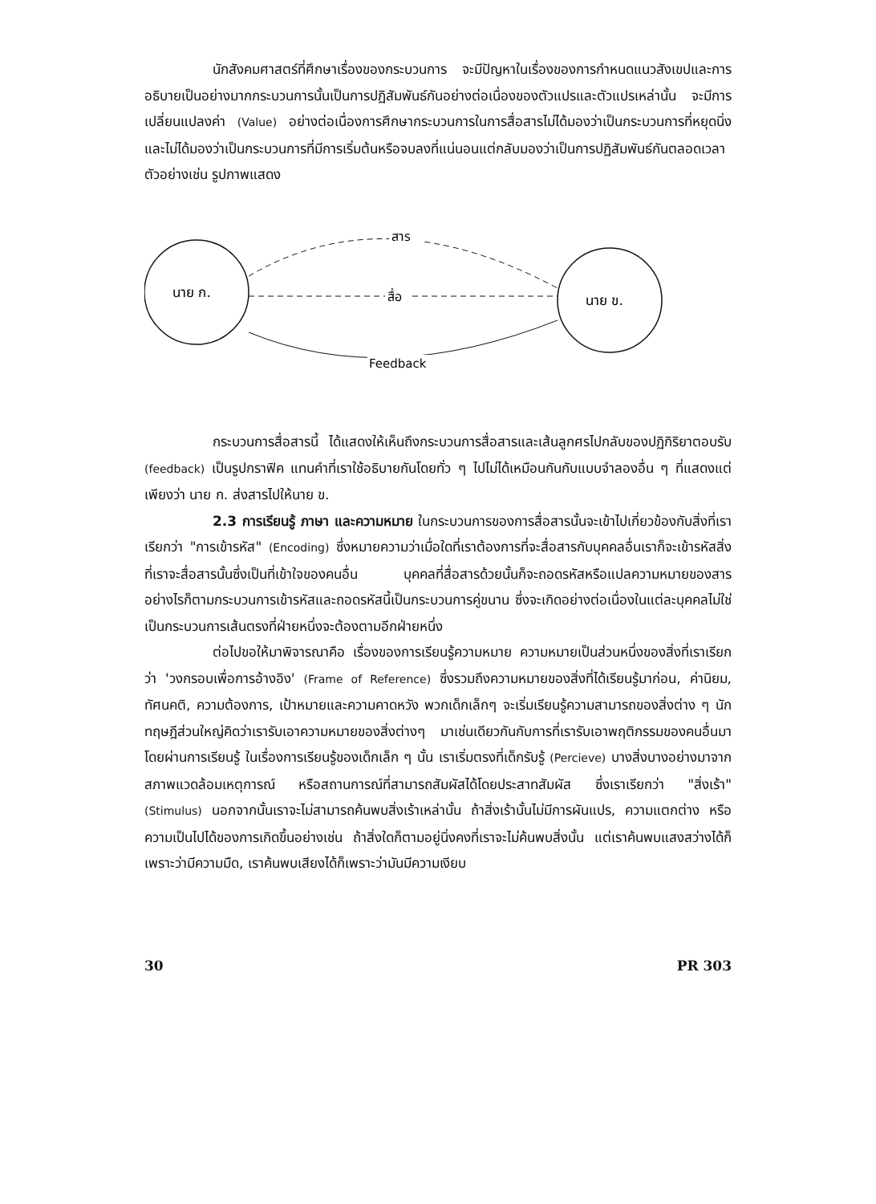นักสังคมศาสตร์ที่ศึกษาเรื่องของกระบวนการ จะมีปัญหาในเรื่องของการกำหนดแนวสังเขปและการอธิบายเป็นอย่างมากกระบวนการนั้นเป็นการปฏิสัมพันธ์กันอย่างต่อเนื่องของตัวแปรและตัวแปรเหล่านั้น จะมีการเปลี่ยนแปลงค่า (Value) อย่างต่อเนื่องการศึกษากระบวนการในการสื่อสารไม่ได้มองว่าเป็นกระบวนการที่หยุดนิ่ง และไม่ได้มองว่าเป็นกระบวนการที่มีการเริ่มต้นหรือจบลงที่แน่นอนแต่กลับมองว่าเป็นการปฏิสัมพันธ์กันตลอดเวลา ตัวอย่างเช่น รูปภาพแสดง
นาย ก.
นาย ข.
สาร
สื่อ
Feedback
กระบวนการสื่อสารนี้ ได้แสดงให้เห็นถึงกระบวนการสื่อสารและเส้นลูกศรไปกลับของปฏิกิริยาตอบรับ (feedback) เป็นรูปกราฟิค แทนคำที่เราใช้อธิบายกันโดยทั่ว ๆ ไปไม่ได้เหมือนกันกับแบบจำลองอื่น ๆ ที่แสดงแต่เพียงว่า นาย ก. ส่งสารไปให้นาย ข.
2.3 การเรียนรู้ ภาษา และความหมาย ในกระบวนการของการสื่อสารนั้นจะเข้าไปเกี่ยวข้องกับสิ่งที่เราเรียกว่า "การเข้ารหัส" (Encoding) ซึ่งหมายความว่าเมื่อใดที่เราต้องการที่จะสื่อสารกับบุคคลอื่นเราก็จะเข้ารหัสสิ่งที่เราจะสื่อสารนั้นซึ่งเป็นที่เข้าใจของคนอื่น บุคคลที่สื่อสารด้วยนั้นก็จะถอดรหัสหรือแปลความหมายของสาร อย่างไรก็ตามกระบวนการเข้ารหัสและถอดรหัสนี้เป็นกระบวนการคู่ขนาน ซึ่งจะเกิดอย่างต่อเนื่องในแต่ละบุคคลไม่ใช่เป็นกระบวนการเส้นตรงที่ฝ่ายหนึ่งจะต้องตามอีกฝ่ายหนึ่ง
ต่อไปขอให้มาพิจารณาคือ เรื่องของการเรียนรู้ความหมาย ความหมายเป็นส่วนหนึ่งของสิ่งที่เราเรียกว่า 'วงกรอบเพื่อการอ้างอิง' (Frame of Reference) ซึ่งรวมถึงความหมายของสิ่งที่ได้เรียนรู้มาก่อน, ค่านิยม, ทัศนคติ, ความต้องการ, เป้าหมายและความคาดหวัง พวกเด็กเล็กๆ จะเริ่มเรียนรู้ความสามารถของสิ่งต่าง ๆ นักทฤษฎีส่วนใหญ่คิดว่าเรารับเอาความหมายของสิ่งต่างๆ มาเช่นเดียวกันกับการที่เรารับเอาพฤติกรรมของคนอื่นมาโดยผ่านการเรียนรู้ ในเรื่องการเรียนรู้ของเด็กเล็ก ๆ นั้น เราเริ่มตรงที่เด็กรับรู้ (Percieve) บางสิ่งบางอย่างมาจากสภาพแวดล้อมเหตุการณ์ หรือสถานการณ์ที่สามารถสัมผัสได้โดยประสาทสัมผัส ซึ่งเราเรียกว่า "สิ่งเร้า" (Stimulus) นอกจากนั้นเราจะไม่สามารถค้นพบสิ่งเร้าเหล่านั้น ถ้าสิ่งเร้านั้นไม่มีการผันแปร, ความแตกต่าง หรือความเป็นไปได้ของการเกิดขึ้นอย่างเช่น ถ้าสิ่งใดก็ตามอยู่นิ่งคงที่เราจะไม่ค้นพบสิ่งนั้น แต่เราค้นพบแสงสว่างได้ก็เพราะว่ามีความมืด, เราค้นพบเสียงได้ก็เพราะว่ามันมีความเงียบ
30 PR 303